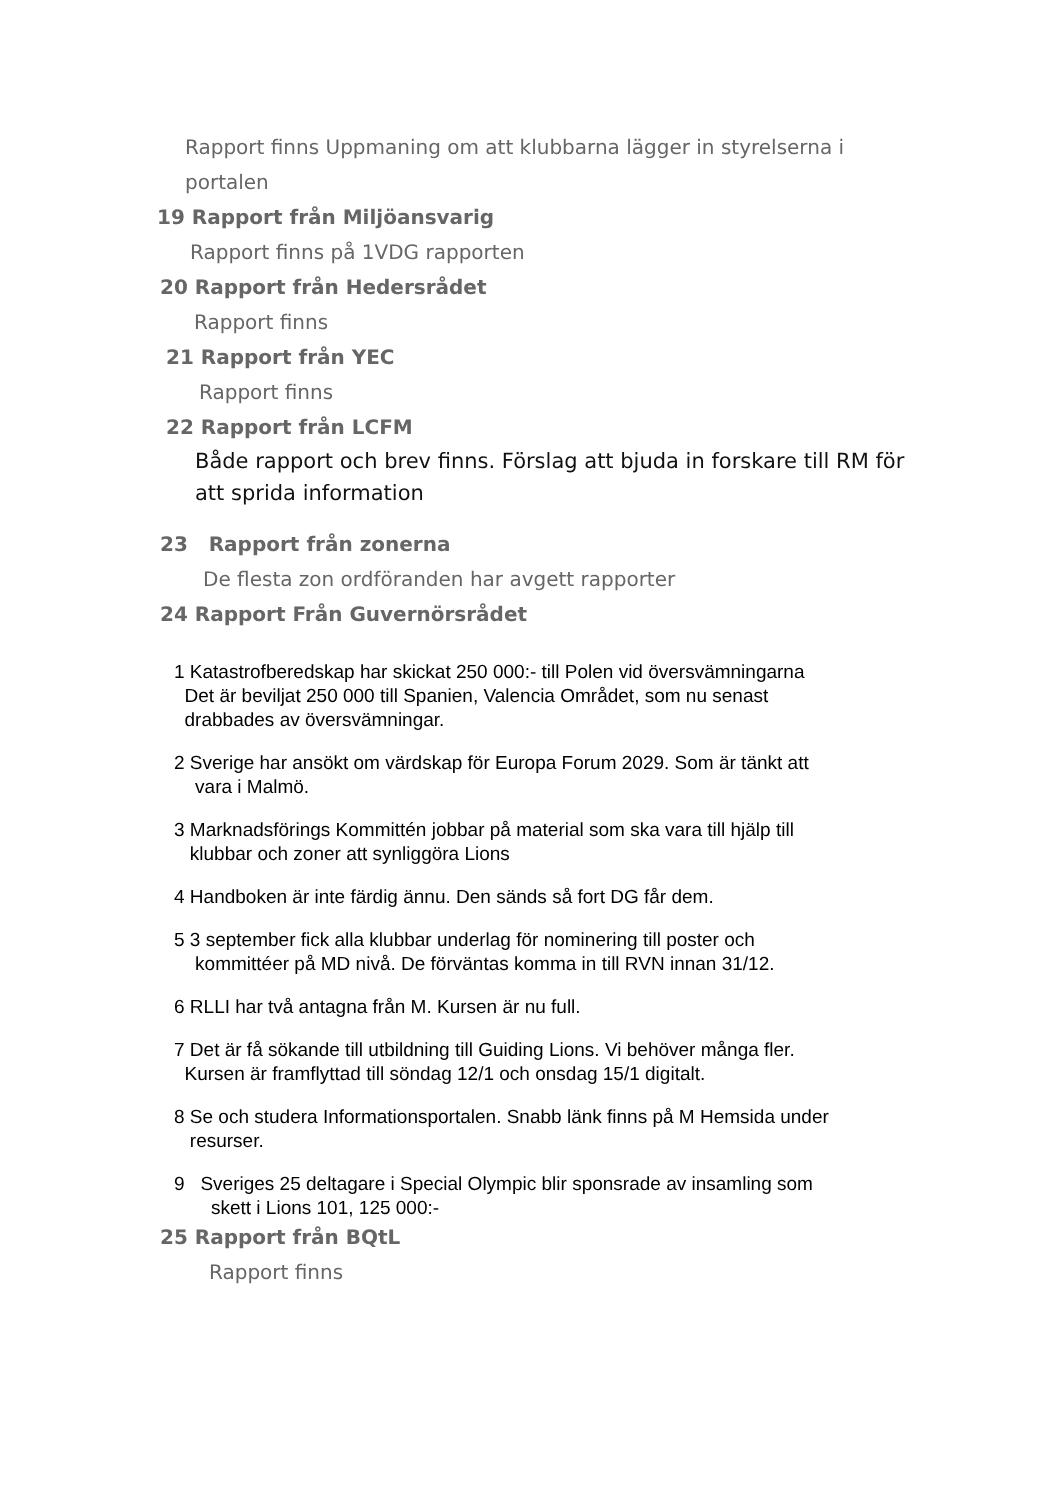Rapport finns Uppmaning om att klubbarna lägger in styrelserna i portalen
19 Rapport från Miljöansvarig
Rapport finns på 1VDG rapporten
20 Rapport från Hedersrådet
Rapport finns
21 Rapport från YEC
Rapport finns
22 Rapport från LCFM
Både rapport och brev finns. Förslag att bjuda in forskare till RM för att sprida information
23 Rapport från zonerna
De flesta zon ordföranden har avgett rapporter
24 Rapport Från Guvernörsrådet
1 Katastrofberedskap har skickat 250 000:- till Polen vid översvämningarna
Det är beviljat 250 000 till Spanien, Valencia Området, som nu senast
drabbades av översvämningar.
2 Sverige har ansökt om värdskap för Europa Forum 2029. Som är tänkt att
vara i Malmö.
3 Marknadsförings Kommittén jobbar på material som ska vara till hjälp till
klubbar och zoner att synliggöra Lions
4 Handboken är inte färdig ännu. Den sänds så fort DG får dem.
5 3 september fick alla klubbar underlag för nominering till poster och
kommittéer på MD nivå. De förväntas komma in till RVN innan 31/12.
6 RLLI har två antagna från M. Kursen är nu full.
7 Det är få sökande till utbildning till Guiding Lions. Vi behöver många fler.
Kursen är framflyttad till söndag 12/1 och onsdag 15/1 digitalt.
8 Se och studera Informationsportalen. Snabb länk finns på M Hemsida under
resurser.
9 Sveriges 25 deltagare i Special Olympic blir sponsrade av insamling som
skett i Lions 101, 125 000:-
25 Rapport från BQtL
Rapport finns